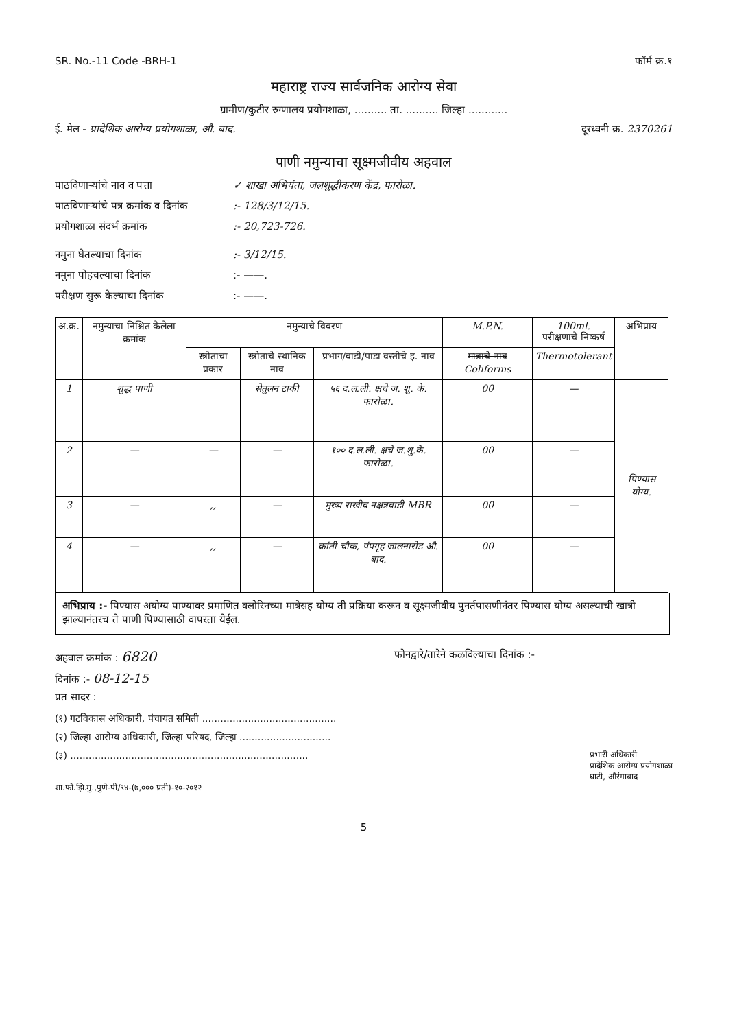SR. No.-11 Code -BRH-1 फॉर्म क्र.१
महाराष्ट्र राज्य सार्वजनिक आरोग्य सेवा
ग्रामीण/कुटीर रुग्णालय प्रयोगशाळा, .......... ता. .......... जिल्हा ............
ई. मेल - प्रादेशिक आरोग्य प्रयोगशाळा, औ. बाद. दूरध्वनी क्र. 2370261
पाणी नमुन्याचा सूक्ष्मजीवीय अहवाल
पाठविणाऱ्यांचे नाव व पत्ता ✓ शाखा अभियंता, जलशुद्धीकरण केंद्र, फारोळा.
पाठविणाऱ्यांचे पत्र क्रमांक व दिनांक:- 128/3/12/15.
प्रयोगशाळा संदर्भ क्रमांक:- 20,723-726.
नमुना घेतल्याचा दिनांक:- 3/12/15.
नमुना पोहचल्याचा दिनांक:- ——.
परीक्षण सुरू केल्याचा दिनांक:- ——.
| अ.क्र. | नमुन्याचा निश्चित केलेला क्रमांक | नमुन्याचे विवरण | | | M.P.N. | 100ml. परीक्षणाचे निष्कर्ष | अभिप्राय |
| --- | --- | --- | --- | --- | --- | --- | --- |
| | | स्त्रोताचा प्रकार | स्त्रोताचे स्थानिक नाव | प्रभाग/वाडी/पाडा वस्तीचे इ. नाव | मात्राचे नाव Coliforms | Thermotolerant | |
| 1 | शुद्ध पाणी | | सेतुलन टाकी | ५६ द.ल.ली. क्षचे ज. शु. के. फारोळा. | 00 | — | पिण्यास योग्य. |
| 2 | — | — | — | १०० द.ल.ली. क्षचे ज.शु.के. फारोळा. | 00 | — | |
| 3 | — | ,, | — | मुख्य राखीव नक्षत्रवाडी MBR | 00 | — | |
| 4 | — | ,, | — | क्रांती चौक, पंपगृह जालनारोड औ. बाद. | 00 | — | |
अभिप्राय :- पिण्यास अयोग्य पाण्यावर प्रमाणित क्लोरिनच्या मात्रेसह योग्य ती प्रक्रिया करून व सूक्ष्मजीवीय पुनर्तपासणीनंतर पिण्यास योग्य असल्याची खात्री झाल्यानंतरच ते पाणी पिण्यासाठी वापरता येईल.
अहवाल क्रमांक : 6820 फोनद्वारे/तारेने कळविल्याचा दिनांक :-
दिनांक :- 08-12-15
प्रत सादर :
(१) गटविकास अधिकारी, पंचायत समिती ............................................
(२) जिल्हा आरोग्य अधिकारी, जिल्हा परिषद, जिल्हा ..............................
(३) .............................................................................. प्रभारी अधिकारी
प्रादेशिक आरोग्य प्रयोगशाळा
घाटी, औरंगाबाद
शा.फो.झि.मु.,पुणे-पी/९४-(७,००० प्रती)-१०-२०१२
5